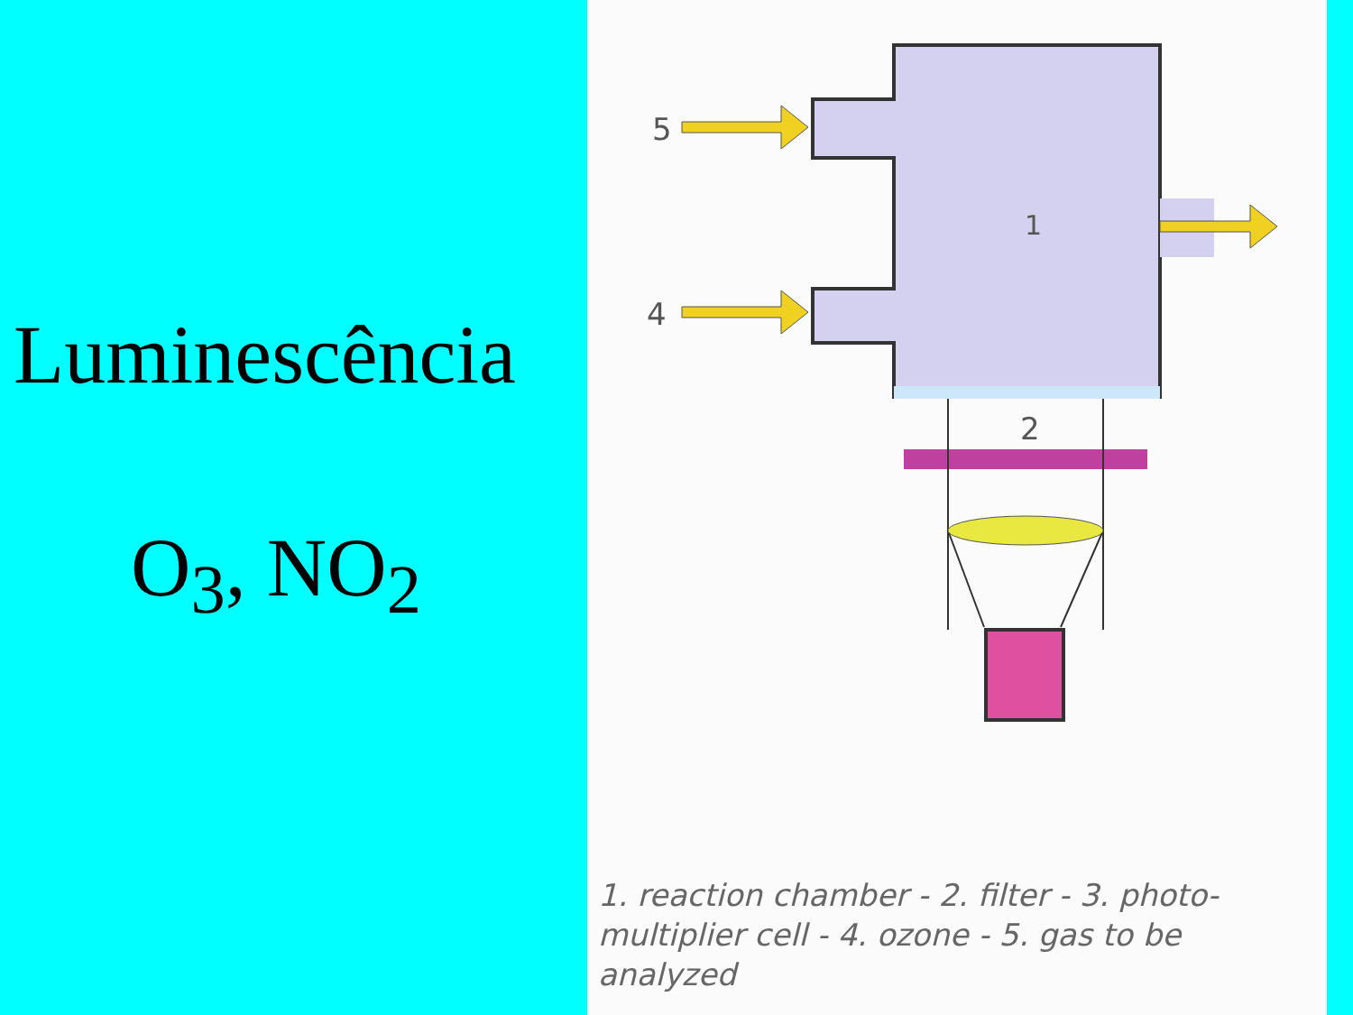Luminescência
O<sub>3</sub>, NO<sub>2</sub>
1
5
4
2
1. reaction chamber - 2. filter - 3. photo-multiplier cell - 4. ozone - 5. gas to be analyzed